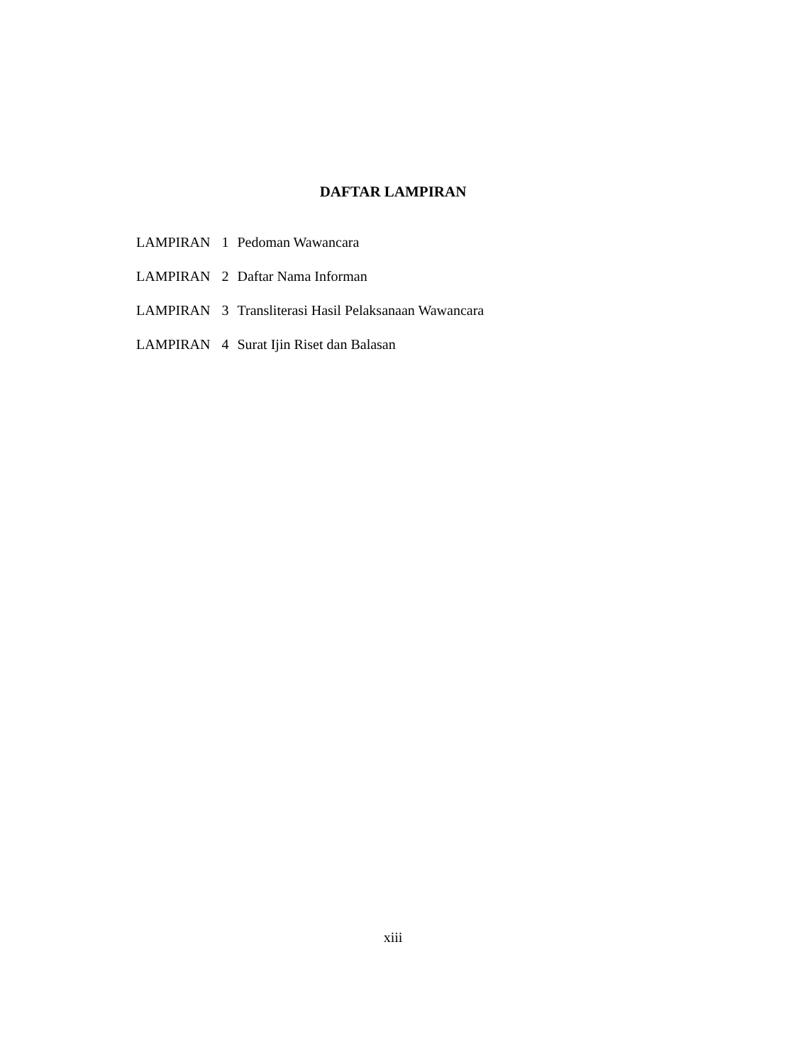DAFTAR LAMPIRAN
| LAMPIRAN | 1 | Pedoman Wawancara |
| LAMPIRAN | 2 | Daftar Nama Informan |
| LAMPIRAN | 3 | Transliterasi Hasil Pelaksanaan Wawancara |
| LAMPIRAN | 4 | Surat Ijin Riset dan Balasan |
xiii